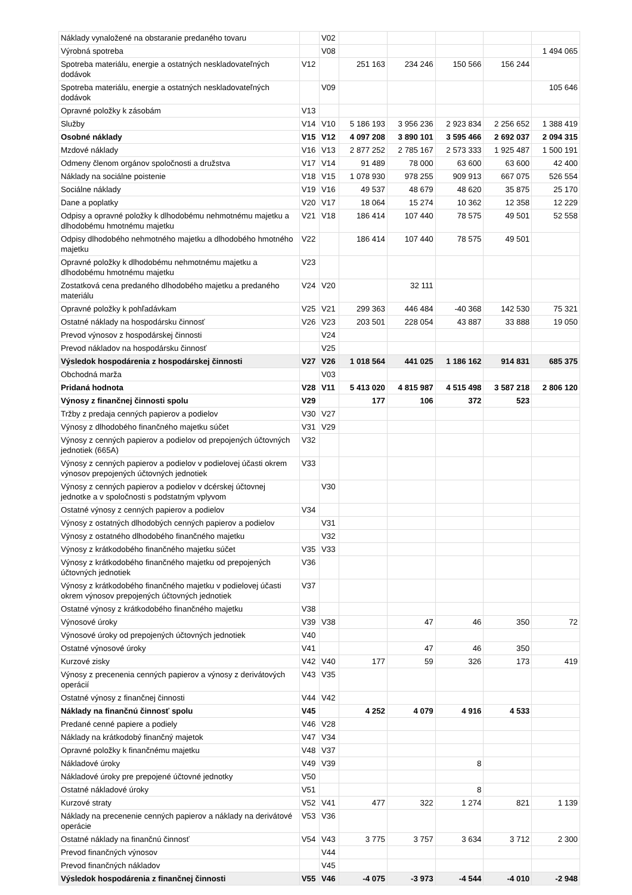| Náklady vynaložené na obstaranie predaného tovaru | | V02 | | | | | |
| Výrobná spotreba | | V08 | | | | | 1 494 065 |
| Spotreba materiálu, energie a ostatných neskladovateľných dodávok | V12 | | 251 163 | 234 246 | 150 566 | 156 244 | |
| Spotreba materiálu, energie a ostatných neskladovateľných dodávok | | V09 | | | | | 105 646 |
| Opravné položky k zásobám | V13 | | | | | | |
| Služby | V14 | V10 | 5 186 193 | 3 956 236 | 2 923 834 | 2 256 652 | 1 388 419 |
| Osobné náklady | V15 | V12 | 4 097 208 | 3 890 101 | 3 595 466 | 2 692 037 | 2 094 315 |
| Mzdové náklady | V16 | V13 | 2 877 252 | 2 785 167 | 2 573 333 | 1 925 487 | 1 500 191 |
| Odmeny členom orgánov spoločnosti a družstva | V17 | V14 | 91 489 | 78 000 | 63 600 | 63 600 | 42 400 |
| Náklady na sociálne poistenie | V18 | V15 | 1 078 930 | 978 255 | 909 913 | 667 075 | 526 554 |
| Sociálne náklady | V19 | V16 | 49 537 | 48 679 | 48 620 | 35 875 | 25 170 |
| Dane a poplatky | V20 | V17 | 18 064 | 15 274 | 10 362 | 12 358 | 12 229 |
| Odpisy a opravné položky k dlhodobému nehmotnému majetku a dlhodobému hmotnému majetku | V21 | V18 | 186 414 | 107 440 | 78 575 | 49 501 | 52 558 |
| Odpisy dlhodobého nehmotného majetku a dlhodobého hmotného majetku | V22 | | 186 414 | 107 440 | 78 575 | 49 501 | |
| Opravné položky k dlhodobému nehmotnému majetku a dlhodobému hmotnému majetku | V23 | | | | | | |
| Zostatková cena predaného dlhodobého majetku a predaného materiálu | V24 | V20 | | 32 111 | | | |
| Opravné položky k pohľadávkam | V25 | V21 | 299 363 | 446 484 | -40 368 | 142 530 | 75 321 |
| Ostatné náklady na hospodársku činnosť | V26 | V23 | 203 501 | 228 054 | 43 887 | 33 888 | 19 050 |
| Prevod výnosov z hospodárskej činnosti | | V24 | | | | | |
| Prevod nákladov na hospodársku činnosť | | V25 | | | | | |
| Výsledok hospodárenia z hospodárskej činnosti | V27 | V26 | 1 018 564 | 441 025 | 1 186 162 | 914 831 | 685 375 |
| Obchodná marža | | V03 | | | | | |
| Pridaná hodnota | V28 | V11 | 5 413 020 | 4 815 987 | 4 515 498 | 3 587 218 | 2 806 120 |
| Výnosy z finančnej činnosti spolu | V29 | | 177 | 106 | 372 | 523 | |
| Tržby z predaja cenných papierov a podielov | V30 | V27 | | | | | |
| Výnosy z dlhodobého finančného majetku súčet | V31 | V29 | | | | | |
| Výnosy z cenných papierov a podielov od prepojených účtovných jednotiek (665A) | V32 | | | | | | |
| Výnosy z cenných papierov a podielov v podielovej účasti okrem výnosov prepojených účtovných jednotiek | V33 | | | | | | |
| Výnosy z cenných papierov a podielov v dcérskej účtovnej jednotke a v spoločnosti s podstatným vplyvom | | V30 | | | | | |
| Ostatné výnosy z cenných papierov a podielov | V34 | | | | | | |
| Výnosy z ostatných dlhodobých cenných papierov a podielov | | V31 | | | | | |
| Výnosy z ostatného dlhodobého finančného majetku | | V32 | | | | | |
| Výnosy z krátkodobého finančného majetku súčet | V35 | V33 | | | | | |
| Výnosy z krátkodobého finančného majetku od prepojených účtovných jednotiek | V36 | | | | | | |
| Výnosy z krátkodobého finančného majetku v podielovej účasti okrem výnosov prepojených účtovných jednotiek | V37 | | | | | | |
| Ostatné výnosy z krátkodobého finančného majetku | V38 | | | | | | |
| Výnosové úroky | V39 | V38 | | 47 | 46 | 350 | 72 |
| Výnosové úroky od prepojených účtovných jednotiek | V40 | | | | | | |
| Ostatné výnosové úroky | V41 | | | 47 | 46 | 350 | |
| Kurzové zisky | V42 | V40 | 177 | 59 | 326 | 173 | 419 |
| Výnosy z precenenia cenných papierov a výnosy z derivátových operácií | V43 | V35 | | | | | |
| Ostatné výnosy z finančnej činnosti | V44 | V42 | | | | | |
| Náklady na finančnú činnosť spolu | V45 | | 4 252 | 4 079 | 4 916 | 4 533 | |
| Predané cenné papiere a podiely | V46 | V28 | | | | | |
| Náklady na krátkodobý finančný majetok | V47 | V34 | | | | | |
| Opravné položky k finančnému majetku | V48 | V37 | | | | | |
| Nákladové úroky | V49 | V39 | | | 8 | | |
| Nákladové úroky pre prepojené účtovné jednotky | V50 | | | | | | |
| Ostatné nákladové úroky | V51 | | | | 8 | | |
| Kurzové straty | V52 | V41 | 477 | 322 | 1 274 | 821 | 1 139 |
| Náklady na precenenie cenných papierov a náklady na derivátové operácie | V53 | V36 | | | | | |
| Ostatné náklady na finančnú činnosť | V54 | V43 | 3 775 | 3 757 | 3 634 | 3 712 | 2 300 |
| Prevod finančných výnosov | | V44 | | | | | |
| Prevod finančných nákladov | | V45 | | | | | |
| Výsledok hospodárenia z finančnej činnosti | V55 | V46 | -4 075 | -3 973 | -4 544 | -4 010 | -2 948 |